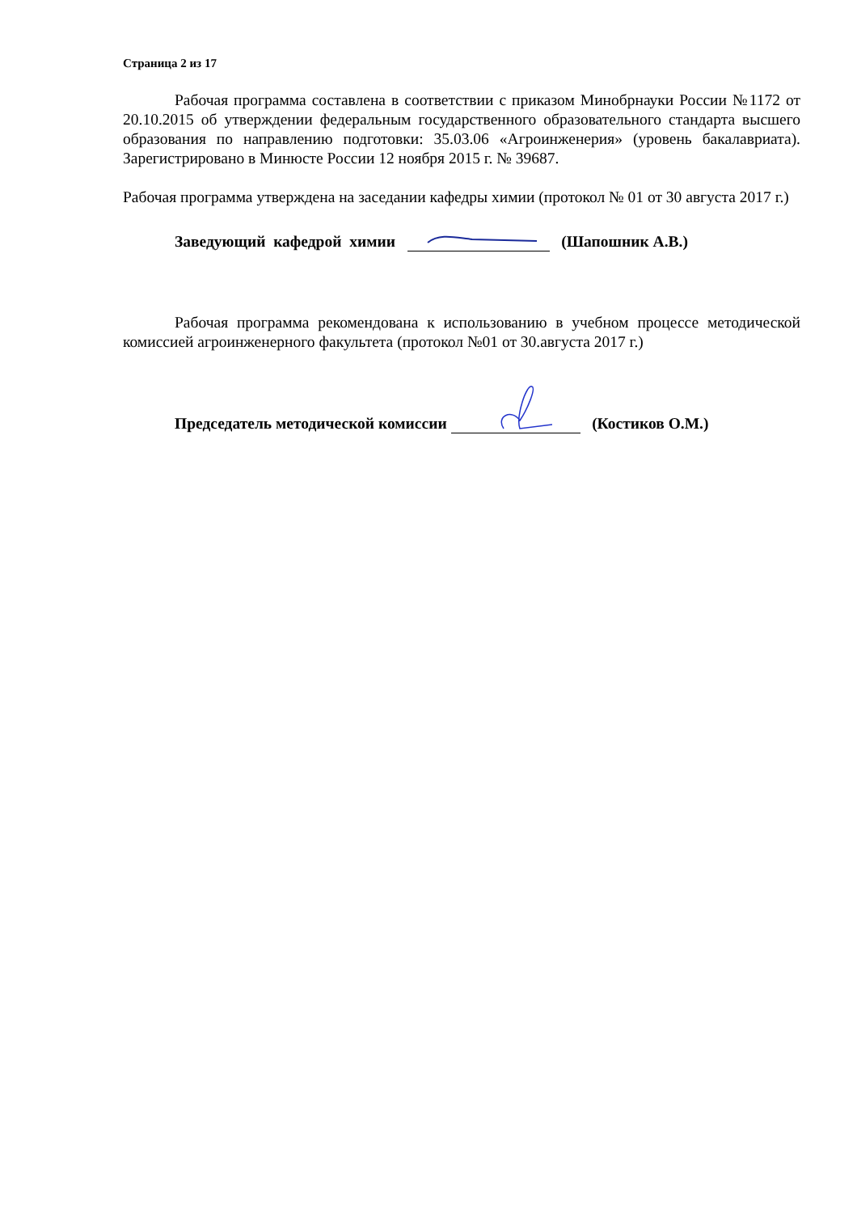Страница 2 из 17
Рабочая программа составлена в соответствии с приказом Минобрнауки России №1172 от 20.10.2015 об утверждении федеральным государственного образовательного стандарта высшего образования по направлению подготовки: 35.03.06 «Агроинженерия» (уровень бакалавриата). Зарегистрировано в Минюсте России 12 ноября 2015 г. № 39687.
Рабочая программа утверждена на заседании кафедры химии (протокол № 01 от 30 августа 2017 г.)
Заведующий кафедрой химии (Шапошник А.В.)
Рабочая программа рекомендована к использованию в учебном процессе методической комиссией агроинженерного факультета (протокол №01 от 30.августа 2017 г.)
Председатель методической комиссии (Костиков О.М.)